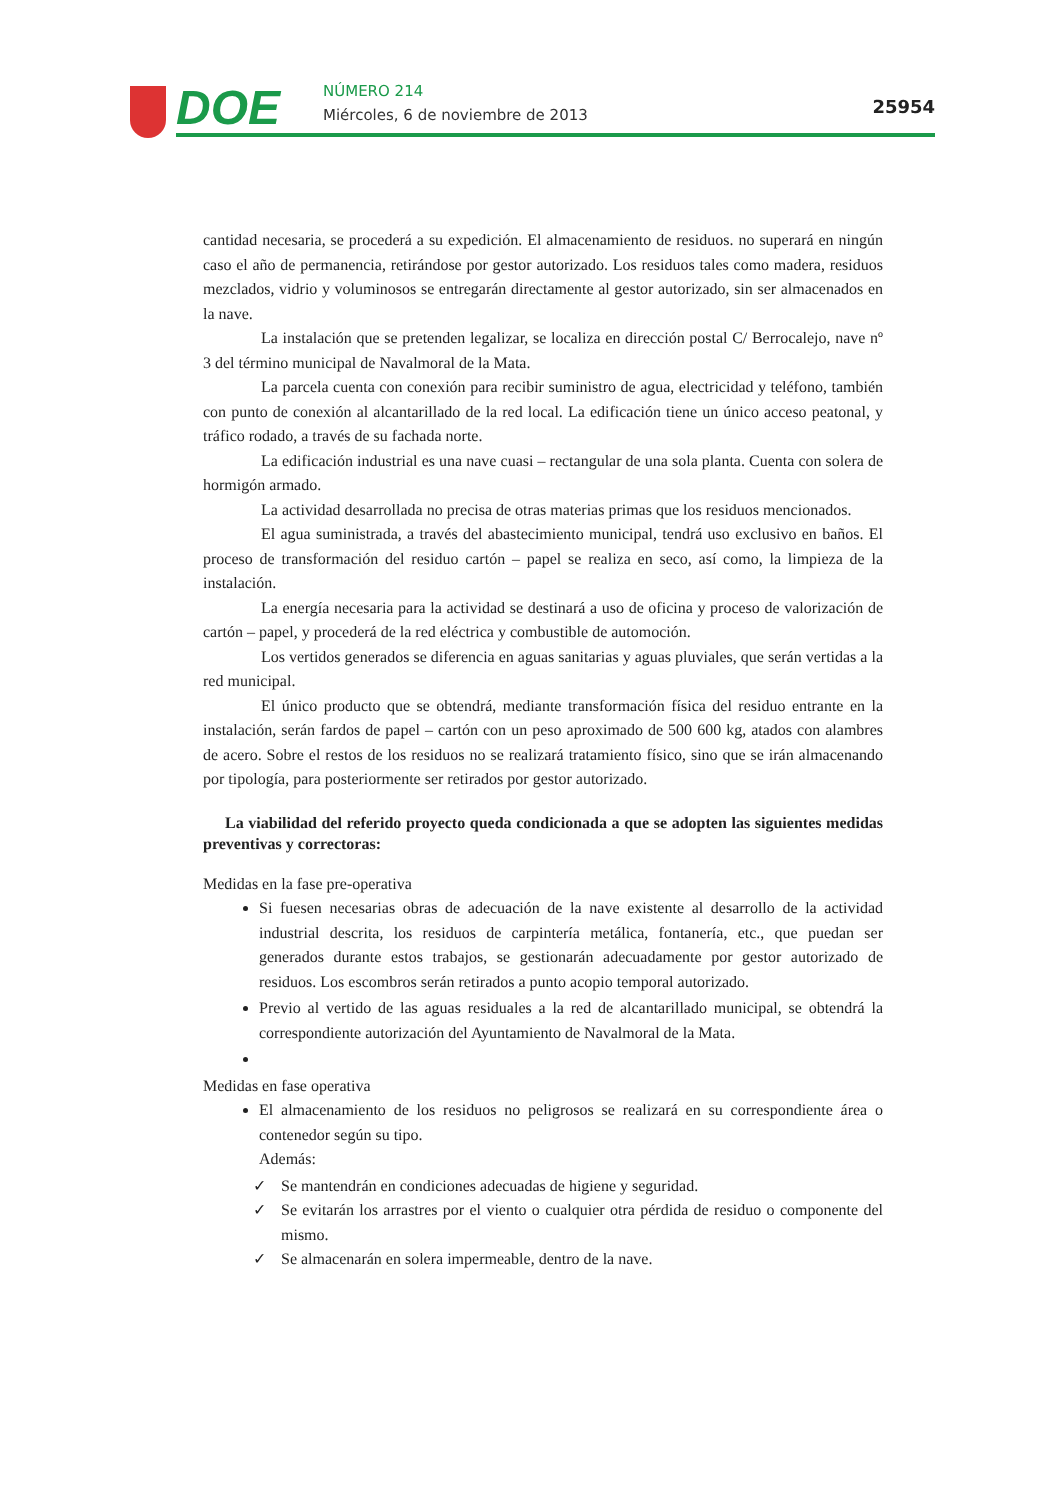DOE NÚMERO 214
Miércoles, 6 de noviembre de 2013
25954
cantidad necesaria, se procederá a su expedición. El almacenamiento de residuos. no superará en ningún caso el año de permanencia, retirándose por gestor autorizado. Los residuos tales como madera, residuos mezclados, vidrio y voluminosos se entregarán directamente al gestor autorizado, sin ser almacenados en la nave.
La instalación que se pretenden legalizar, se localiza en dirección postal C/ Berrocalejo, nave nº 3 del término municipal de Navalmoral de la Mata.
La parcela cuenta con conexión para recibir suministro de agua, electricidad y teléfono, también con punto de conexión al alcantarillado de la red local. La edificación tiene un único acceso peatonal, y tráfico rodado, a través de su fachada norte.
La edificación industrial es una nave cuasi – rectangular de una sola planta. Cuenta con solera de hormigón armado.
La actividad desarrollada no precisa de otras materias primas que los residuos mencionados.
El agua suministrada, a través del abastecimiento municipal, tendrá uso exclusivo en baños. El proceso de transformación del residuo cartón – papel se realiza en seco, así como, la limpieza de la instalación.
La energía necesaria para la actividad se destinará a uso de oficina y proceso de valorización de cartón – papel, y procederá de la red eléctrica y combustible de automoción.
Los vertidos generados se diferencia en aguas sanitarias y aguas pluviales, que serán vertidas a la red municipal.
El único producto que se obtendrá, mediante transformación física del residuo entrante en la instalación, serán fardos de papel – cartón con un peso aproximado de 500 600 kg, atados con alambres de acero. Sobre el restos de los residuos no se realizará tratamiento físico, sino que se irán almacenando por tipología, para posteriormente ser retirados por gestor autorizado.
La viabilidad del referido proyecto queda condicionada a que se adopten las siguientes medidas preventivas y correctoras:
Medidas en la fase pre-operativa
Si fuesen necesarias obras de adecuación de la nave existente al desarrollo de la actividad industrial descrita, los residuos de carpintería metálica, fontanería, etc., que puedan ser generados durante estos trabajos, se gestionarán adecuadamente por gestor autorizado de residuos. Los escombros serán retirados a punto acopio temporal autorizado.
Previo al vertido de las aguas residuales a la red de alcantarillado municipal, se obtendrá la correspondiente autorización del Ayuntamiento de Navalmoral de la Mata.
Medidas en fase operativa
El almacenamiento de los residuos no peligrosos se realizará en su correspondiente área o contenedor según su tipo.
Además:
✓ Se mantendrán en condiciones adecuadas de higiene y seguridad.
✓ Se evitarán los arrastres por el viento o cualquier otra pérdida de residuo o componente del mismo.
✓ Se almacenarán en solera impermeable, dentro de la nave.